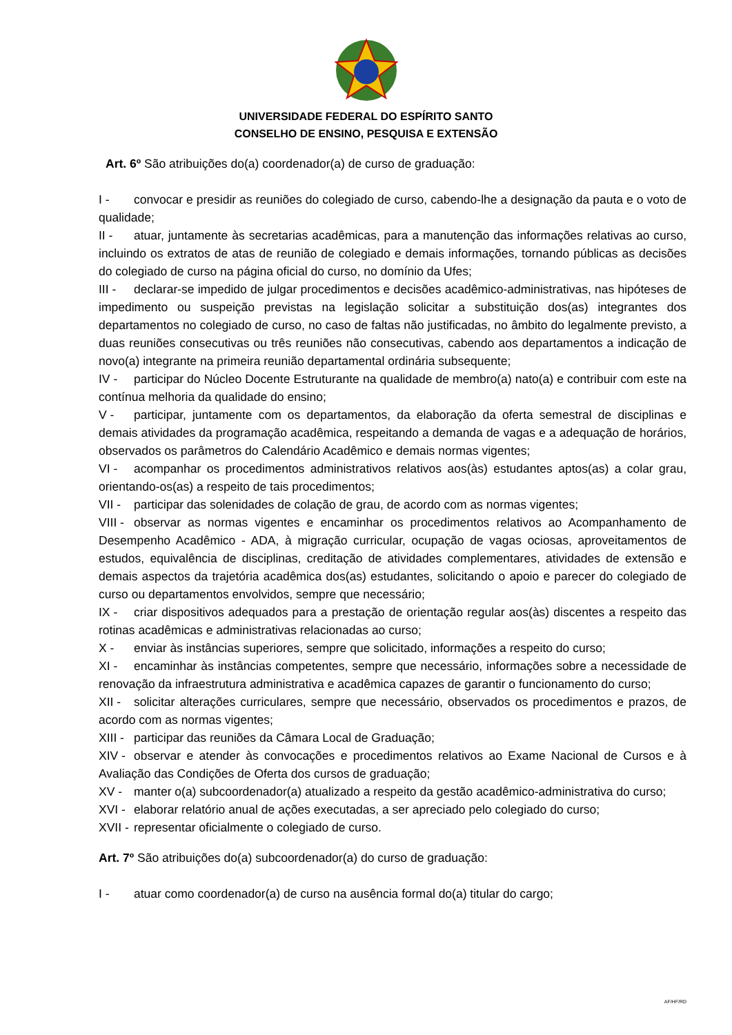UNIVERSIDADE FEDERAL DO ESPÍRITO SANTO
CONSELHO DE ENSINO, PESQUISA E EXTENSÃO
Art. 6º São atribuições do(a) coordenador(a) de curso de graduação:
I - convocar e presidir as reuniões do colegiado de curso, cabendo-lhe a designação da pauta e o voto de qualidade;
II - atuar, juntamente às secretarias acadêmicas, para a manutenção das informações relativas ao curso, incluindo os extratos de atas de reunião de colegiado e demais informações, tornando públicas as decisões do colegiado de curso na página oficial do curso, no domínio da Ufes;
III - declarar-se impedido de julgar procedimentos e decisões acadêmico-administrativas, nas hipóteses de impedimento ou suspeição previstas na legislação solicitar a substituição dos(as) integrantes dos departamentos no colegiado de curso, no caso de faltas não justificadas, no âmbito do legalmente previsto, a duas reuniões consecutivas ou três reuniões não consecutivas, cabendo aos departamentos a indicação de novo(a) integrante na primeira reunião departamental ordinária subsequente;
IV - participar do Núcleo Docente Estruturante na qualidade de membro(a) nato(a) e contribuir com este na contínua melhoria da qualidade do ensino;
V - participar, juntamente com os departamentos, da elaboração da oferta semestral de disciplinas e demais atividades da programação acadêmica, respeitando a demanda de vagas e a adequação de horários, observados os parâmetros do Calendário Acadêmico e demais normas vigentes;
VI - acompanhar os procedimentos administrativos relativos aos(às) estudantes aptos(as) a colar grau, orientando-os(as) a respeito de tais procedimentos;
VII - participar das solenidades de colação de grau, de acordo com as normas vigentes;
VIII - observar as normas vigentes e encaminhar os procedimentos relativos ao Acompanhamento de Desempenho Acadêmico - ADA, à migração curricular, ocupação de vagas ociosas, aproveitamentos de estudos, equivalência de disciplinas, creditação de atividades complementares, atividades de extensão e demais aspectos da trajetória acadêmica dos(as) estudantes, solicitando o apoio e parecer do colegiado de curso ou departamentos envolvidos, sempre que necessário;
IX - criar dispositivos adequados para a prestação de orientação regular aos(às) discentes a respeito das rotinas acadêmicas e administrativas relacionadas ao curso;
X - enviar às instâncias superiores, sempre que solicitado, informações a respeito do curso;
XI - encaminhar às instâncias competentes, sempre que necessário, informações sobre a necessidade de renovação da infraestrutura administrativa e acadêmica capazes de garantir o funcionamento do curso;
XII - solicitar alterações curriculares, sempre que necessário, observados os procedimentos e prazos, de acordo com as normas vigentes;
XIII - participar das reuniões da Câmara Local de Graduação;
XIV - observar e atender às convocações e procedimentos relativos ao Exame Nacional de Cursos e à Avaliação das Condições de Oferta dos cursos de graduação;
XV - manter o(a) subcoordenador(a) atualizado a respeito da gestão acadêmico-administrativa do curso;
XVI - elaborar relatório anual de ações executadas, a ser apreciado pelo colegiado do curso;
XVII - representar oficialmente o colegiado de curso.
Art. 7º São atribuições do(a) subcoordenador(a) do curso de graduação:
I - atuar como coordenador(a) de curso na ausência formal do(a) titular do cargo;
AF/HF/RD